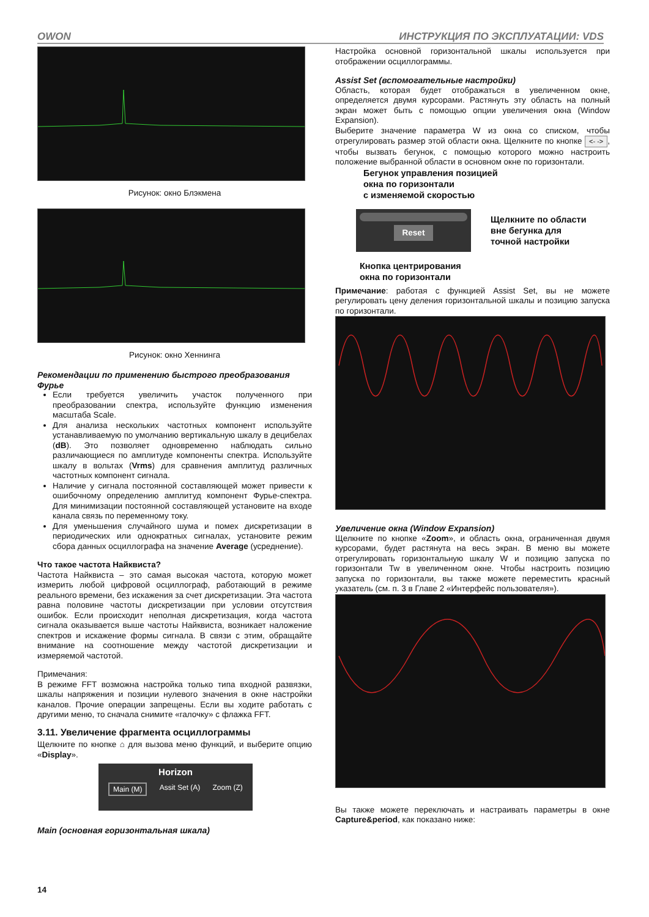OWON ИНСТРУКЦИЯ ПО ЭКСПЛУАТАЦИИ: VDS
Рисунок: окно Блэкмена
Рисунок: окно Хеннинга
Рекомендации по применению быстрого преобразования Фурье
Если требуется увеличить участок полученного при преобразовании спектра, используйте функцию изменения масштаба Scale.
Для анализа нескольких частотных компонент используйте устанавливаемую по умолчанию вертикальную шкалу в децибелах (dB). Это позволяет одновременно наблюдать сильно различающиеся по амплитуде компоненты спектра. Используйте шкалу в вольтах (Vrms) для сравнения амплитуд различных частотных компонент сигнала.
Наличие у сигнала постоянной составляющей может привести к ошибочному определению амплитуд компонент Фурье-спектра. Для минимизации постоянной составляющей установите на входе канала связь по переменному току.
Для уменьшения случайного шума и помех дискретизации в периодических или однократных сигналах, установите режим сбора данных осциллографа на значение Average (усреднение).
Что такое частота Найквиста?
Частота Найквиста – это самая высокая частота, которую может измерить любой цифровой осциллограф, работающий в режиме реального времени, без искажения за счет дискретизации. Эта частота равна половине частоты дискретизации при условии отсутствия ошибок. Если происходит неполная дискретизация, когда частота сигнала оказывается выше частоты Найквиста, возникает наложение спектров и искажение формы сигнала. В связи с этим, обращайте внимание на соотношение между частотой дискретизации и измеряемой частотой.
Примечания:
В режиме FFT возможна настройка только типа входной развязки, шкалы напряжения и позиции нулевого значения в окне настройки каналов. Прочие операции запрещены. Если вы ходите работать с другими меню, то сначала снимите «галочку» с флажка FFT.
3.11. Увеличение фрагмента осциллограммы
Щелкните по кнопке ⌂ для вызова меню функций, и выберите опцию «Display».
Horizon
Main (M) Assit Set (A) Zoom (Z)
Main (основная горизонтальная шкала)
Настройка основной горизонтальной шкалы используется при отображении осциллограммы.
Assist Set (вспомогательные настройки)
Область, которая будет отображаться в увеличенном окне, определяется двумя курсорами. Растянуть эту область на полный экран может быть с помощью опции увеличения окна (Window Expansion).
Выберите значение параметра W из окна со списком, чтобы отрегулировать размер этой области окна. Щелкните по кнопке <- ->, чтобы вызвать бегунок, с помощью которого можно настроить положение выбранной области в основном окне по горизонтали.
Бегунок управления позицией
окна по горизонтали
с изменяемой скоростью
Reset
Щелкните по области
вне бегунка для
точной настройки
Кнопка центрирования
окна по горизонтали
Примечание: работая с функцией Assist Set, вы не можете регулировать цену деления горизонтальной шкалы и позицию запуска по горизонтали.
Увеличение окна (Window Expansion)
Щелкните по кнопке «Zoom», и область окна, ограниченная двумя курсорами, будет растянута на весь экран. В меню вы можете отрегулировать горизонтальную шкалу W и позицию запуска по горизонтали Tw в увеличенном окне. Чтобы настроить позицию запуска по горизонтали, вы также можете переместить красный указатель (см. п. 3 в Главе 2 «Интерфейс пользователя»).
Вы также можете переключать и настраивать параметры в окне Capture&period, как показано ниже:
14